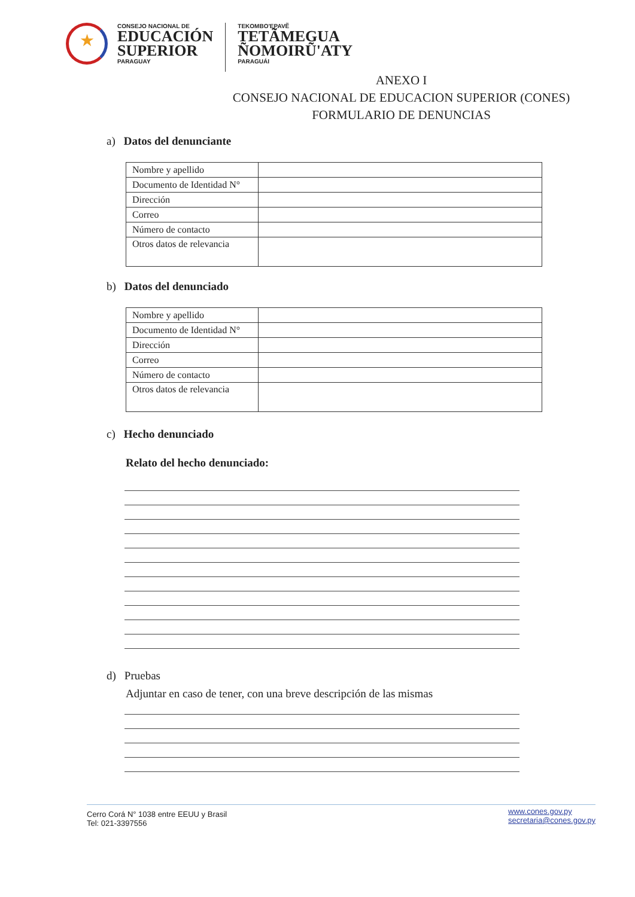★
CONSEJO NACIONAL DE
EDUCACIÓN
SUPERIOR
PARAGUAY
TEKOMBO'EPAVẼ
TETÃMEGUA
ÑOMOIRŨ'ATY
PARAGUÁI
ANEXO I
CONSEJO NACIONAL DE EDUCACION SUPERIOR (CONES)
FORMULARIO DE DENUNCIAS
a) Datos del denunciante
| Nombre y apellido | |
| Documento de Identidad N° | |
| Dirección | |
| Correo | |
| Número de contacto | |
| Otros datos de relevancia | |
b) Datos del denunciado
| Nombre y apellido | |
| Documento de Identidad N° | |
| Dirección | |
| Correo | |
| Número de contacto | |
| Otros datos de relevancia | |
c) Hecho denunciado
Relato del hecho denunciado:
d) Pruebas
Adjuntar en caso de tener, con una breve descripción de las mismas
Cerro Corá N° 1038 entre EEUU y Brasil
Tel: 021-3397556 www.cones.gov.py
secretaria@cones.gov.py